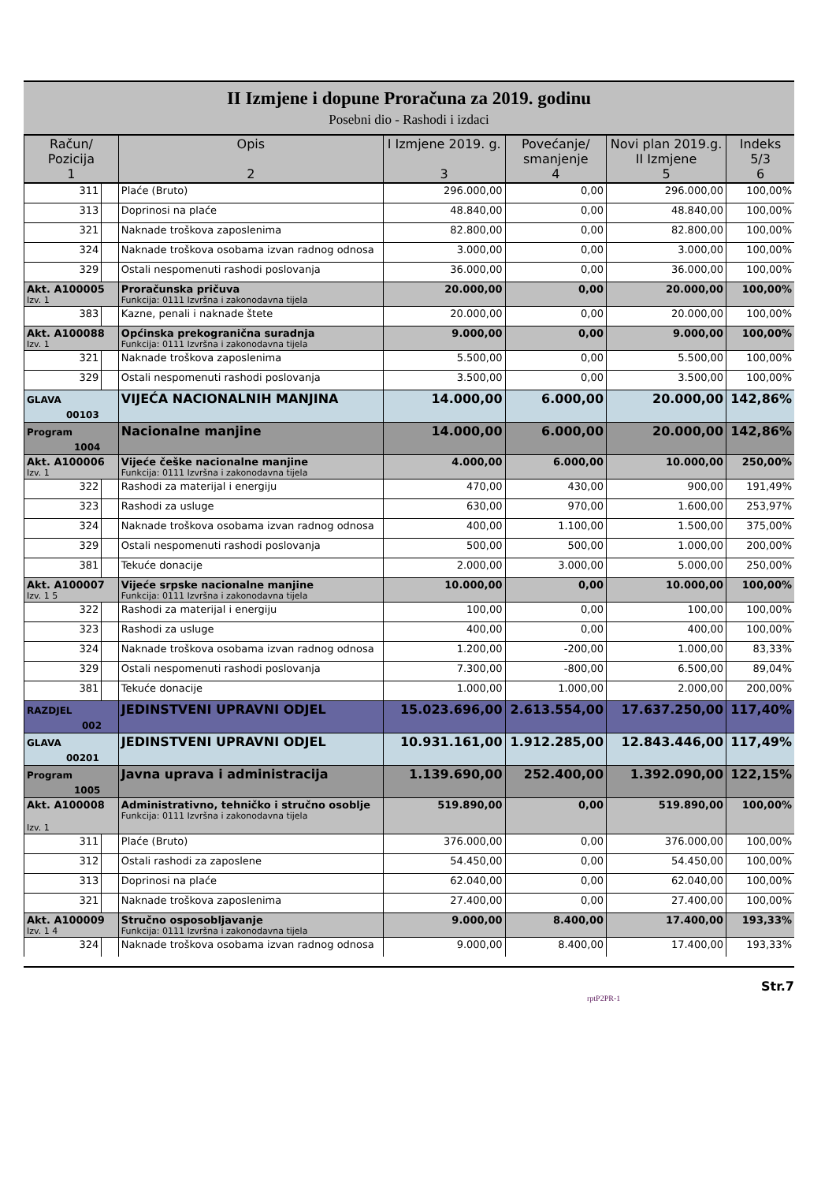II Izmjene i dopune Proračuna za 2019. godinu
Posebni dio - Rashodi i izdaci
| Račun/ Pozicija 1 | | Opis 2 | I Izmjene 2019. g. 3 | Povećanje/ smanjenje 4 | Novi plan 2019.g. II Izmjene 5 | Indeks 5/3 6 |
| --- | --- | --- | --- | --- | --- | --- |
| 311 | | Plaće (Bruto) | 296.000,00 | 0,00 | 296.000,00 | 100,00% |
| 313 | | Doprinosi na plaće | 48.840,00 | 0,00 | 48.840,00 | 100,00% |
| 321 | | Naknade troškova zaposlenima | 82.800,00 | 0,00 | 82.800,00 | 100,00% |
| 324 | | Naknade troškova osobama izvan radnog odnosa | 3.000,00 | 0,00 | 3.000,00 | 100,00% |
| 329 | | Ostali nespomenuti rashodi poslovanja | 36.000,00 | 0,00 | 36.000,00 | 100,00% |
| Akt. A100005 Izv. 1 | | Proračunska pričuva Funkcija: 0111 Izvršna i zakonodavna tijela | 20.000,00 | 0,00 | 20.000,00 | 100,00% |
| 383 | | Kazne, penali i naknade štete | 20.000,00 | 0,00 | 20.000,00 | 100,00% |
| Akt. A100088 Izv. 1 | | Općinska prekogranična suradnja Funkcija: 0111 Izvršna i zakonodavna tijela | 9.000,00 | 0,00 | 9.000,00 | 100,00% |
| 321 | | Naknade troškova zaposlenima | 5.500,00 | 0,00 | 5.500,00 | 100,00% |
| 329 | | Ostali nespomenuti rashodi poslovanja | 3.500,00 | 0,00 | 3.500,00 | 100,00% |
| GLAVA 00103 | | VIJEĆA NACIONALNIH MANJINA | 14.000,00 | 6.000,00 | 20.000,00 | 142,86% |
| Program 1004 | | Nacionalne manjine | 14.000,00 | 6.000,00 | 20.000,00 | 142,86% |
| Akt. A100006 Izv. 1 | | Vijeće češke nacionalne manjine Funkcija: 0111 Izvršna i zakonodavna tijela | 4.000,00 | 6.000,00 | 10.000,00 | 250,00% |
| 322 | | Rashodi za materijal i energiju | 470,00 | 430,00 | 900,00 | 191,49% |
| 323 | | Rashodi za usluge | 630,00 | 970,00 | 1.600,00 | 253,97% |
| 324 | | Naknade troškova osobama izvan radnog odnosa | 400,00 | 1.100,00 | 1.500,00 | 375,00% |
| 329 | | Ostali nespomenuti rashodi poslovanja | 500,00 | 500,00 | 1.000,00 | 200,00% |
| 381 | | Tekuće donacije | 2.000,00 | 3.000,00 | 5.000,00 | 250,00% |
| Akt. A100007 Izv. 1 5 | | Vijeće srpske nacionalne manjine Funkcija: 0111 Izvršna i zakonodavna tijela | 10.000,00 | 0,00 | 10.000,00 | 100,00% |
| 322 | | Rashodi za materijal i energiju | 100,00 | 0,00 | 100,00 | 100,00% |
| 323 | | Rashodi za usluge | 400,00 | 0,00 | 400,00 | 100,00% |
| 324 | | Naknade troškova osobama izvan radnog odnosa | 1.200,00 | -200,00 | 1.000,00 | 83,33% |
| 329 | | Ostali nespomenuti rashodi poslovanja | 7.300,00 | -800,00 | 6.500,00 | 89,04% |
| 381 | | Tekuće donacije | 1.000,00 | 1.000,00 | 2.000,00 | 200,00% |
| RAZDJEL 002 | | JEDINSTVENI UPRAVNI ODJEL | 15.023.696,00 | 2.613.554,00 | 17.637.250,00 | 117,40% |
| GLAVA 00201 | | JEDINSTVENI UPRAVNI ODJEL | 10.931.161,00 | 1.912.285,00 | 12.843.446,00 | 117,49% |
| Program 1005 | | Javna uprava i administracija | 1.139.690,00 | 252.400,00 | 1.392.090,00 | 122,15% |
| Akt. A100008 Izv. 1 | | Administrativno, tehničko i stručno osoblje Funkcija: 0111 Izvršna i zakonodavna tijela | 519.890,00 | 0,00 | 519.890,00 | 100,00% |
| 311 | | Plaće (Bruto) | 376.000,00 | 0,00 | 376.000,00 | 100,00% |
| 312 | | Ostali rashodi za zaposlene | 54.450,00 | 0,00 | 54.450,00 | 100,00% |
| 313 | | Doprinosi na plaće | 62.040,00 | 0,00 | 62.040,00 | 100,00% |
| 321 | | Naknade troškova zaposlenima | 27.400,00 | 0,00 | 27.400,00 | 100,00% |
| Akt. A100009 Izv. 1 4 | | Stručno osposobljavanje Funkcija: 0111 Izvršna i zakonodavna tijela | 9.000,00 | 8.400,00 | 17.400,00 | 193,33% |
| 324 | | Naknade troškova osobama izvan radnog odnosa | 9.000,00 | 8.400,00 | 17.400,00 | 193,33% |
Str.7
rptP2PR-1